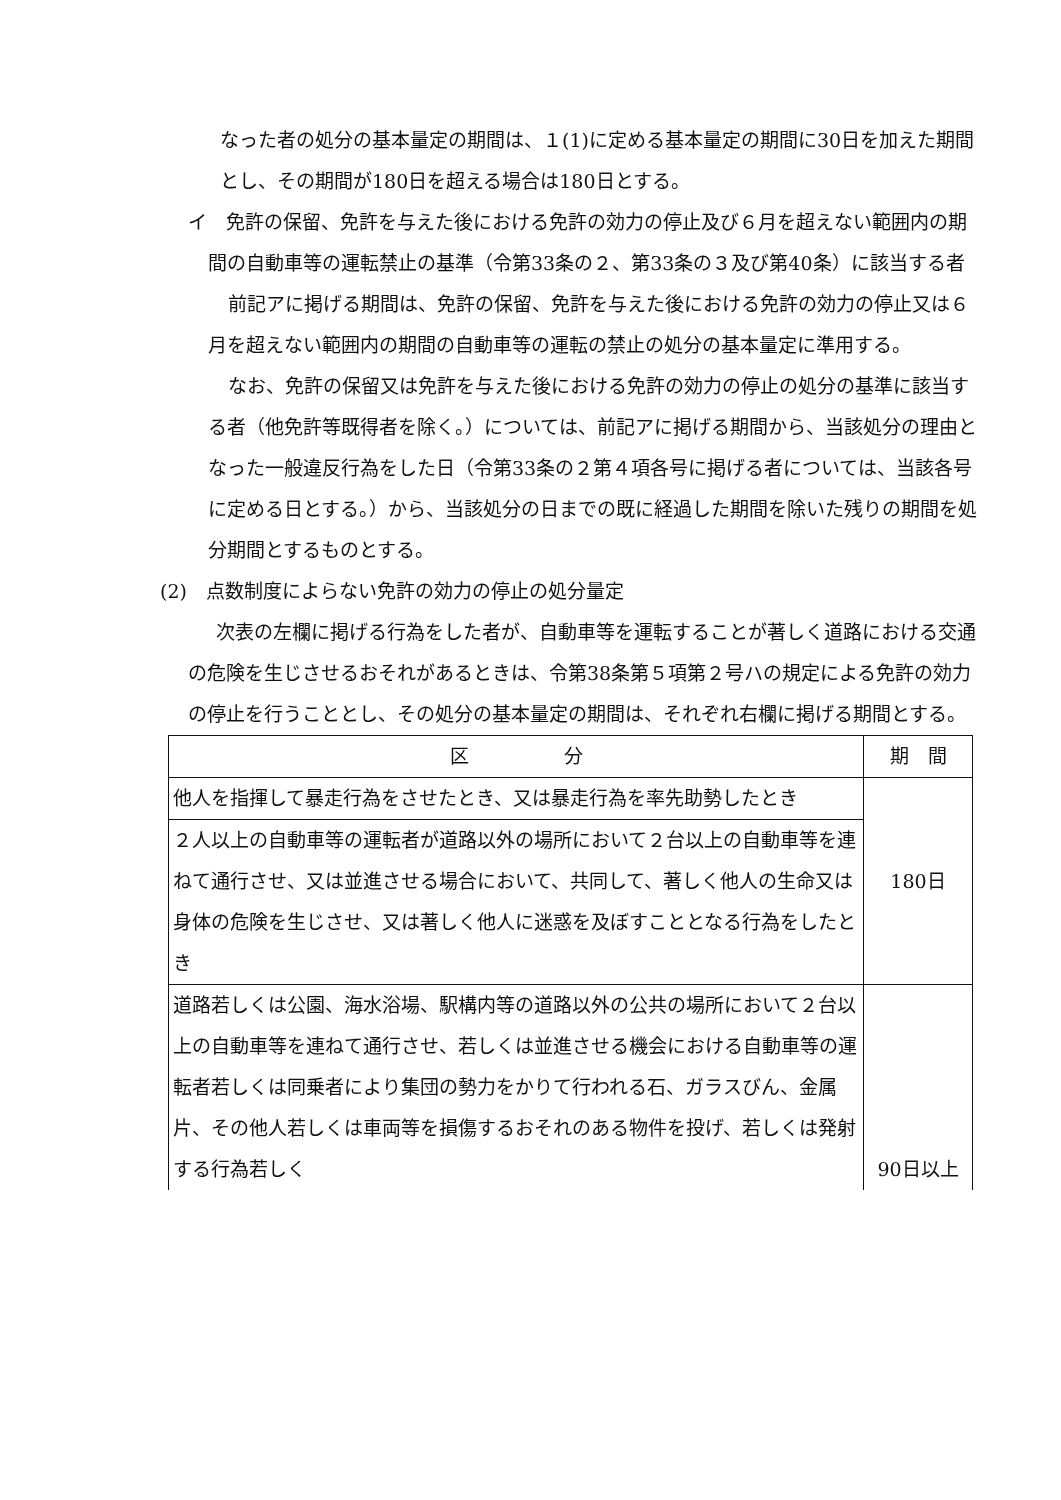なった者の処分の基本量定の期間は、１(1)に定める基本量定の期間に30日を加えた期間とし、その期間が180日を超える場合は180日とする。
イ　免許の保留、免許を与えた後における免許の効力の停止及び６月を超えない範囲内の期間の自動車等の運転禁止の基準（令第33条の２、第33条の３及び第40条）に該当する者
前記アに掲げる期間は、免許の保留、免許を与えた後における免許の効力の停止又は６月を超えない範囲内の期間の自動車等の運転の禁止の処分の基本量定に準用する。
なお、免許の保留又は免許を与えた後における免許の効力の停止の処分の基準に該当する者（他免許等既得者を除く。）については、前記アに掲げる期間から、当該処分の理由となった一般違反行為をした日（令第33条の２第４項各号に掲げる者については、当該各号に定める日とする。）から、当該処分の日までの既に経過した期間を除いた残りの期間を処分期間とするものとする。
(2)　点数制度によらない免許の効力の停止の処分量定
次表の左欄に掲げる行為をした者が、自動車等を運転することが著しく道路における交通の危険を生じさせるおそれがあるときは、令第38条第５項第２号ハの規定による免許の効力の停止を行うこととし、その処分の基本量定の期間は、それぞれ右欄に掲げる期間とする。
| 区 分 | 期 間 |
| --- | --- |
| 他人を指揮して暴走行為をさせたとき、又は暴走行為を率先助勢したとき | 180日 |
| ２人以上の自動車等の運転者が道路以外の場所において２台以上の自動車等を連ねて通行させ、又は並進させる場合において、共同して、著しく他人の生命又は身体の危険を生じさせ、又は著しく他人に迷惑を及ぼすこととなる行為をしたとき | |
| 道路若しくは公園、海水浴場、駅構内等の道路以外の公共の場所において２台以上の自動車等を連ねて通行させ、若しくは並進させる機会における自動車等の運転者若しくは同乗者により集団の勢力をかりて行われる石、ガラスびん、金属片、その他人若しくは車両等を損傷するおそれのある物件を投げ、若しくは発射する行為若しく | 90日以上 |